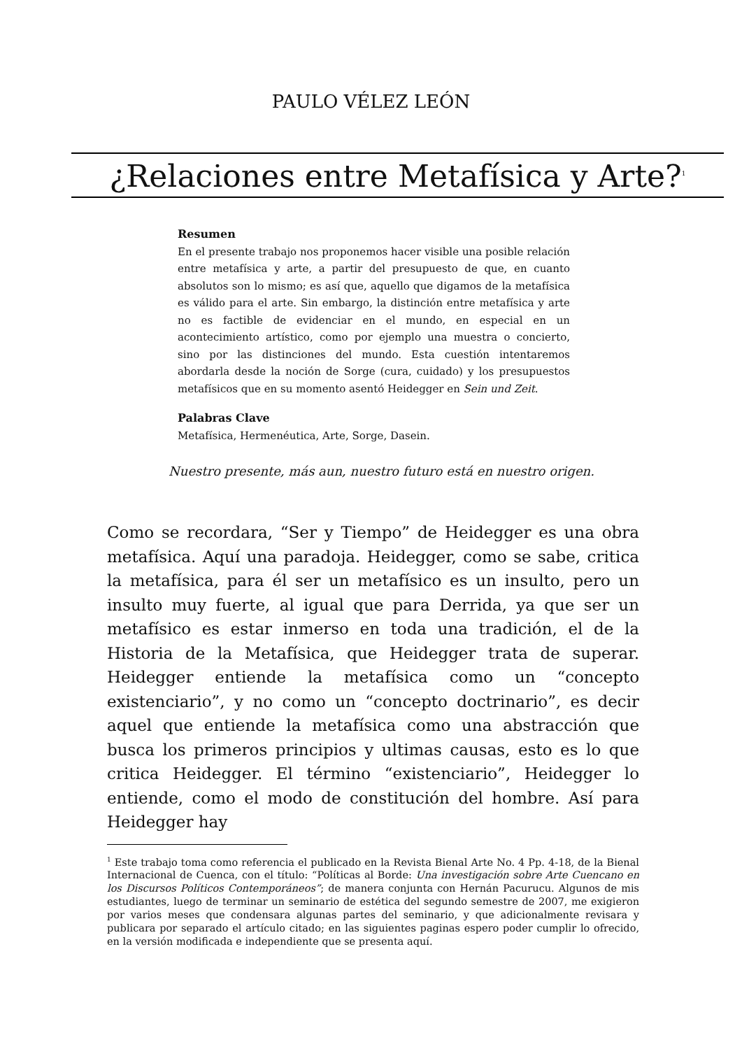PAULO VÉLEZ LEÓN
¿Relaciones entre Metafísica y Arte?<sup>1</sup>
Resumen
En el presente trabajo nos proponemos hacer visible una posible relación entre metafísica y arte, a partir del presupuesto de que, en cuanto absolutos son lo mismo; es así que, aquello que digamos de la metafísica es válido para el arte. Sin embargo, la distinción entre metafísica y arte no es factible de evidenciar en el mundo, en especial en un acontecimiento artístico, como por ejemplo una muestra o concierto, sino por las distinciones del mundo. Esta cuestión intentaremos abordarla desde la noción de Sorge (cura, cuidado) y los presupuestos metafísicos que en su momento asentó Heidegger en Sein und Zeit.
Palabras Clave
Metafísica, Hermenéutica, Arte, Sorge, Dasein.
Nuestro presente, más aun, nuestro futuro está en nuestro origen.
Como se recordara, “Ser y Tiempo” de Heidegger es una obra metafísica. Aquí una paradoja. Heidegger, como se sabe, critica la metafísica, para él ser un metafísico es un insulto, pero un insulto muy fuerte, al igual que para Derrida, ya que ser un metafísico es estar inmerso en toda una tradición, el de la Historia de la Metafísica, que Heidegger trata de superar. Heidegger entiende la metafísica como un “concepto existenciario”, y no como un “concepto doctrinario”, es decir aquel que entiende la metafísica como una abstracción que busca los primeros principios y ultimas causas, esto es lo que critica Heidegger. El término “existenciario”, Heidegger lo entiende, como el modo de constitución del hombre. Así para Heidegger hay
<sup>1</sup> Este trabajo toma como referencia el publicado en la Revista Bienal Arte No. 4 Pp. 4-18, de la Bienal Internacional de Cuenca, con el título: “Políticas al Borde: Una investigación sobre Arte Cuencano en los Discursos Políticos Contemporáneos”; de manera conjunta con Hernán Pacurucu. Algunos de mis estudiantes, luego de terminar un seminario de estética del segundo semestre de 2007, me exigieron por varios meses que condensara algunas partes del seminario, y que adicionalmente revisara y publicara por separado el artículo citado; en las siguientes paginas espero poder cumplir lo ofrecido, en la versión modificada e independiente que se presenta aquí.